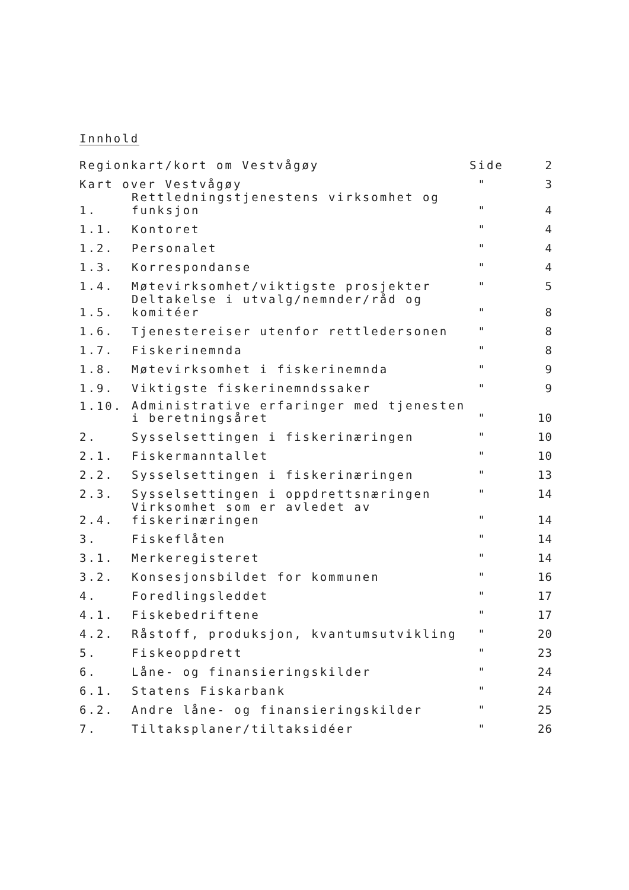Innhold
| Regionkart/kort om Vestvågøy | | Side | 2 |
| Kart over Vestvågøy | | " | 3 |
| 1. | Rettledningstjenestens virksomhet og funksjon | " | 4 |
| 1.1. | Kontoret | " | 4 |
| 1.2. | Personalet | " | 4 |
| 1.3. | Korrespondanse | " | 4 |
| 1.4. | Møtevirksomhet/viktigste prosjekter | " | 5 |
| 1.5. | Deltakelse i utvalg/nemnder/råd og komitéer | " | 8 |
| 1.6. | Tjenestereiser utenfor rettledersonen | " | 8 |
| 1.7. | Fiskerinemnda | " | 8 |
| 1.8. | Møtevirksomhet i fiskerinemnda | " | 9 |
| 1.9. | Viktigste fiskerinemndssaker | " | 9 |
| 1.10. | Administrative erfaringer med tjenesten i beretningsåret | " | 10 |
| 2. | Sysselsettingen i fiskerinæringen | " | 10 |
| 2.1. | Fiskermanntallet | " | 10 |
| 2.2. | Sysselsettingen i fiskerinæringen | " | 13 |
| 2.3. | Sysselsettingen i oppdrettsnæringen | " | 14 |
| 2.4. | Virksomhet som er avledet av fiskerinæringen | " | 14 |
| 3. | Fiskeflåten | " | 14 |
| 3.1. | Merkeregisteret | " | 14 |
| 3.2. | Konsesjonsbildet for kommunen | " | 16 |
| 4. | Foredlingsleddet | " | 17 |
| 4.1. | Fiskebedriftene | " | 17 |
| 4.2. | Råstoff, produksjon, kvantumsutvikling | " | 20 |
| 5. | Fiskeoppdrett | " | 23 |
| 6. | Låne- og finansieringskilder | " | 24 |
| 6.1. | Statens Fiskarbank | " | 24 |
| 6.2. | Andre låne- og finansieringskilder | " | 25 |
| 7. | Tiltaksplaner/tiltaksidéer | " | 26 |